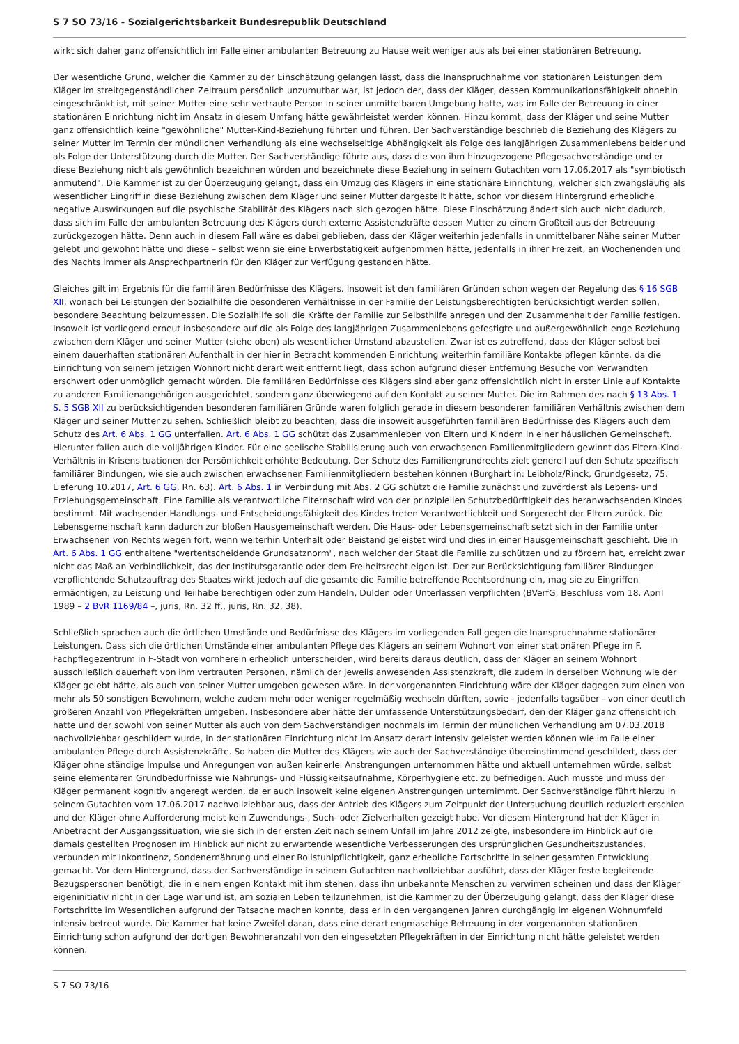S 7 SO 73/16 - Sozialgerichtsbarkeit Bundesrepublik Deutschland
wirkt sich daher ganz offensichtlich im Falle einer ambulanten Betreuung zu Hause weit weniger aus als bei einer stationären Betreuung.
Der wesentliche Grund, welcher die Kammer zu der Einschätzung gelangen lässt, dass die Inanspruchnahme von stationären Leistungen dem Kläger im streitgegenständlichen Zeitraum persönlich unzumutbar war, ist jedoch der, dass der Kläger, dessen Kommunikationsfähigkeit ohnehin eingeschränkt ist, mit seiner Mutter eine sehr vertraute Person in seiner unmittelbaren Umgebung hatte, was im Falle der Betreuung in einer stationären Einrichtung nicht im Ansatz in diesem Umfang hätte gewährleistet werden können. Hinzu kommt, dass der Kläger und seine Mutter ganz offensichtlich keine "gewöhnliche" Mutter-Kind-Beziehung führten und führen. Der Sachverständige beschrieb die Beziehung des Klägers zu seiner Mutter im Termin der mündlichen Verhandlung als eine wechselseitige Abhängigkeit als Folge des langjährigen Zusammenlebens beider und als Folge der Unterstützung durch die Mutter. Der Sachverständige führte aus, dass die von ihm hinzugezogene Pflegesachverständige und er diese Beziehung nicht als gewöhnlich bezeichnen würden und bezeichnete diese Beziehung in seinem Gutachten vom 17.06.2017 als "symbiotisch anmutend". Die Kammer ist zu der Überzeugung gelangt, dass ein Umzug des Klägers in eine stationäre Einrichtung, welcher sich zwangsläufig als wesentlicher Eingriff in diese Beziehung zwischen dem Kläger und seiner Mutter dargestellt hätte, schon vor diesem Hintergrund erhebliche negative Auswirkungen auf die psychische Stabilität des Klägers nach sich gezogen hätte. Diese Einschätzung ändert sich auch nicht dadurch, dass sich im Falle der ambulanten Betreuung des Klägers durch externe Assistenzkräfte dessen Mutter zu einem Großteil aus der Betreuung zurückgezogen hätte. Denn auch in diesem Fall wäre es dabei geblieben, dass der Kläger weiterhin jedenfalls in unmittelbarer Nähe seiner Mutter gelebt und gewohnt hätte und diese – selbst wenn sie eine Erwerbstätigkeit aufgenommen hätte, jedenfalls in ihrer Freizeit, an Wochenenden und des Nachts immer als Ansprechpartnerin für den Kläger zur Verfügung gestanden hätte.
Gleiches gilt im Ergebnis für die familiären Bedürfnisse des Klägers. Insoweit ist den familiären Gründen schon wegen der Regelung des § 16 SGB XII, wonach bei Leistungen der Sozialhilfe die besonderen Verhältnisse in der Familie der Leistungsberechtigten berücksichtigt werden sollen, besondere Beachtung beizumessen. Die Sozialhilfe soll die Kräfte der Familie zur Selbsthilfe anregen und den Zusammenhalt der Familie festigen. Insoweit ist vorliegend erneut insbesondere auf die als Folge des langjährigen Zusammenlebens gefestigte und außergewöhnlich enge Beziehung zwischen dem Kläger und seiner Mutter (siehe oben) als wesentlicher Umstand abzustellen. Zwar ist es zutreffend, dass der Kläger selbst bei einem dauerhaften stationären Aufenthalt in der hier in Betracht kommenden Einrichtung weiterhin familiäre Kontakte pflegen könnte, da die Einrichtung von seinem jetzigen Wohnort nicht derart weit entfernt liegt, dass schon aufgrund dieser Entfernung Besuche von Verwandten erschwert oder unmöglich gemacht würden. Die familiären Bedürfnisse des Klägers sind aber ganz offensichtlich nicht in erster Linie auf Kontakte zu anderen Familienangehörigen ausgerichtet, sondern ganz überwiegend auf den Kontakt zu seiner Mutter. Die im Rahmen des nach § 13 Abs. 1 S. 5 SGB XII zu berücksichtigenden besonderen familiären Gründe waren folglich gerade in diesem besonderen familiären Verhältnis zwischen dem Kläger und seiner Mutter zu sehen. Schließlich bleibt zu beachten, dass die insoweit ausgeführten familiären Bedürfnisse des Klägers auch dem Schutz des Art. 6 Abs. 1 GG unterfallen. Art. 6 Abs. 1 GG schützt das Zusammenleben von Eltern und Kindern in einer häuslichen Gemeinschaft. Hierunter fallen auch die volljährigen Kinder. Für eine seelische Stabilisierung auch von erwachsenen Familienmitgliedern gewinnt das Eltern-Kind-Verhältnis in Krisensituationen der Persönlichkeit erhöhte Bedeutung. Der Schutz des Familiengrundrechts zielt generell auf den Schutz spezifisch familiärer Bindungen, wie sie auch zwischen erwachsenen Familienmitgliedern bestehen können (Burghart in: Leibholz/Rinck, Grundgesetz, 75. Lieferung 10.2017, Art. 6 GG, Rn. 63). Art. 6 Abs. 1 in Verbindung mit Abs. 2 GG schützt die Familie zunächst und zuvörderst als Lebens- und Erziehungsgemeinschaft. Eine Familie als verantwortliche Elternschaft wird von der prinzipiellen Schutzbedürftigkeit des heranwachsenden Kindes bestimmt. Mit wachsender Handlungs- und Entscheidungsfähigkeit des Kindes treten Verantwortlichkeit und Sorgerecht der Eltern zurück. Die Lebensgemeinschaft kann dadurch zur bloßen Hausgemeinschaft werden. Die Haus- oder Lebensgemeinschaft setzt sich in der Familie unter Erwachsenen von Rechts wegen fort, wenn weiterhin Unterhalt oder Beistand geleistet wird und dies in einer Hausgemeinschaft geschieht. Die in Art. 6 Abs. 1 GG enthaltene "wertentscheidende Grundsatznorm", nach welcher der Staat die Familie zu schützen und zu fördern hat, erreicht zwar nicht das Maß an Verbindlichkeit, das der Institutsgarantie oder dem Freiheitsrecht eigen ist. Der zur Berücksichtigung familiärer Bindungen verpflichtende Schutzauftrag des Staates wirkt jedoch auf die gesamte die Familie betreffende Rechtsordnung ein, mag sie zu Eingriffen ermächtigen, zu Leistung und Teilhabe berechtigen oder zum Handeln, Dulden oder Unterlassen verpflichten (BVerfG, Beschluss vom 18. April 1989 – 2 BvR 1169/84 –, juris, Rn. 32 ff., juris, Rn. 32, 38).
Schließlich sprachen auch die örtlichen Umstände und Bedürfnisse des Klägers im vorliegenden Fall gegen die Inanspruchnahme stationärer Leistungen. Dass sich die örtlichen Umstände einer ambulanten Pflege des Klägers an seinem Wohnort von einer stationären Pflege im F. Fachpflegezentrum in F-Stadt von vornherein erheblich unterscheiden, wird bereits daraus deutlich, dass der Kläger an seinem Wohnort ausschließlich dauerhaft von ihm vertrauten Personen, nämlich der jeweils anwesenden Assistenzkraft, die zudem in derselben Wohnung wie der Kläger gelebt hätte, als auch von seiner Mutter umgeben gewesen wäre. In der vorgenannten Einrichtung wäre der Kläger dagegen zum einen von mehr als 50 sonstigen Bewohnern, welche zudem mehr oder weniger regelmäßig wechseln dürften, sowie - jedenfalls tagsüber - von einer deutlich größeren Anzahl von Pflegekräften umgeben. Insbesondere aber hätte der umfassende Unterstützungsbedarf, den der Kläger ganz offensichtlich hatte und der sowohl von seiner Mutter als auch von dem Sachverständigen nochmals im Termin der mündlichen Verhandlung am 07.03.2018 nachvollziehbar geschildert wurde, in der stationären Einrichtung nicht im Ansatz derart intensiv geleistet werden können wie im Falle einer ambulanten Pflege durch Assistenzkräfte. So haben die Mutter des Klägers wie auch der Sachverständige übereinstimmend geschildert, dass der Kläger ohne ständige Impulse und Anregungen von außen keinerlei Anstrengungen unternommen hätte und aktuell unternehmen würde, selbst seine elementaren Grundbedürfnisse wie Nahrungs- und Flüssigkeitsaufnahme, Körperhygiene etc. zu befriedigen. Auch musste und muss der Kläger permanent kognitiv angeregt werden, da er auch insoweit keine eigenen Anstrengungen unternimmt. Der Sachverständige führt hierzu in seinem Gutachten vom 17.06.2017 nachvollziehbar aus, dass der Antrieb des Klägers zum Zeitpunkt der Untersuchung deutlich reduziert erschien und der Kläger ohne Aufforderung meist kein Zuwendungs-, Such- oder Zielverhalten gezeigt habe. Vor diesem Hintergrund hat der Kläger in Anbetracht der Ausgangssituation, wie sie sich in der ersten Zeit nach seinem Unfall im Jahre 2012 zeigte, insbesondere im Hinblick auf die damals gestellten Prognosen im Hinblick auf nicht zu erwartende wesentliche Verbesserungen des ursprünglichen Gesundheitszustandes, verbunden mit Inkontinenz, Sondenernährung und einer Rollstuhlpflichtigkeit, ganz erhebliche Fortschritte in seiner gesamten Entwicklung gemacht. Vor dem Hintergrund, dass der Sachverständige in seinem Gutachten nachvollziehbar ausführt, dass der Kläger feste begleitende Bezugspersonen benötigt, die in einem engen Kontakt mit ihm stehen, dass ihn unbekannte Menschen zu verwirren scheinen und dass der Kläger eigeninitiativ nicht in der Lage war und ist, am sozialen Leben teilzunehmen, ist die Kammer zu der Überzeugung gelangt, dass der Kläger diese Fortschritte im Wesentlichen aufgrund der Tatsache machen konnte, dass er in den vergangenen Jahren durchgängig im eigenen Wohnumfeld intensiv betreut wurde. Die Kammer hat keine Zweifel daran, dass eine derart engmaschige Betreuung in der vorgenannten stationären Einrichtung schon aufgrund der dortigen Bewohneranzahl von den eingesetzten Pflegekräften in der Einrichtung nicht hätte geleistet werden können.
S 7 SO 73/16